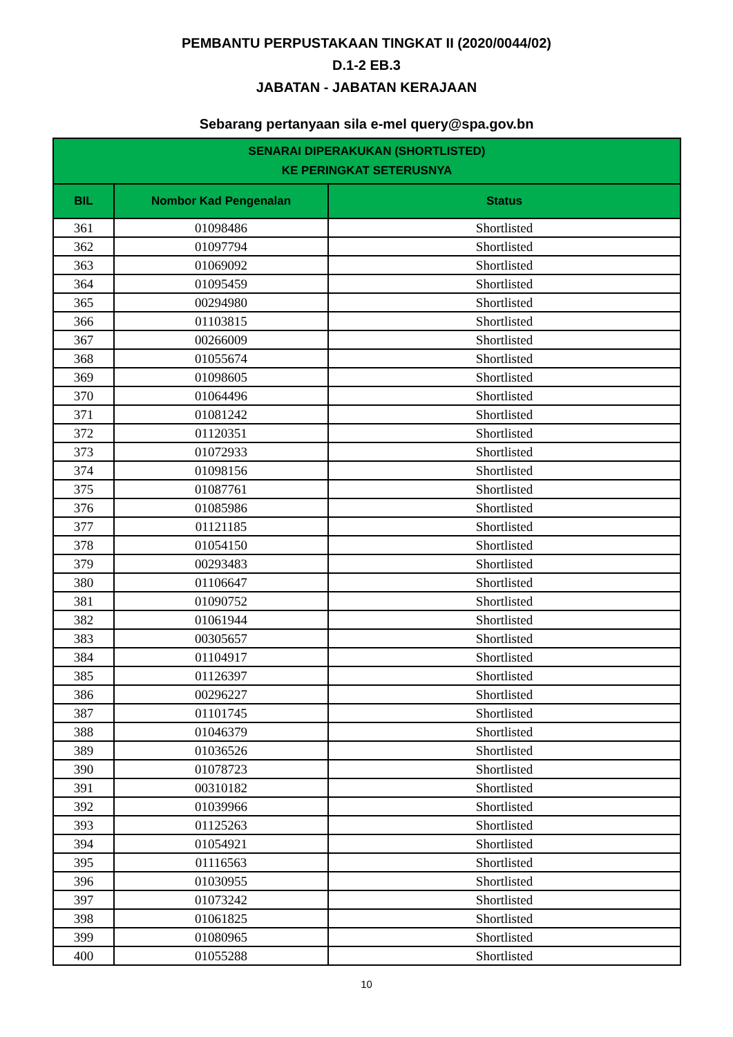PEMBANTU PERPUSTAKAAN TINGKAT II (2020/0044/02)
D.1-2 EB.3
JABATAN - JABATAN KERAJAAN
Sebarang pertanyaan sila e-mel query@spa.gov.bn
| SENARAI DIPERAKUKAN (SHORTLISTED) KE PERINGKAT SETERUSNYA | | |
| --- | --- | --- |
| BIL | Nombor Kad Pengenalan | Status |
| 361 | 01098486 | Shortlisted |
| 362 | 01097794 | Shortlisted |
| 363 | 01069092 | Shortlisted |
| 364 | 01095459 | Shortlisted |
| 365 | 00294980 | Shortlisted |
| 366 | 01103815 | Shortlisted |
| 367 | 00266009 | Shortlisted |
| 368 | 01055674 | Shortlisted |
| 369 | 01098605 | Shortlisted |
| 370 | 01064496 | Shortlisted |
| 371 | 01081242 | Shortlisted |
| 372 | 01120351 | Shortlisted |
| 373 | 01072933 | Shortlisted |
| 374 | 01098156 | Shortlisted |
| 375 | 01087761 | Shortlisted |
| 376 | 01085986 | Shortlisted |
| 377 | 01121185 | Shortlisted |
| 378 | 01054150 | Shortlisted |
| 379 | 00293483 | Shortlisted |
| 380 | 01106647 | Shortlisted |
| 381 | 01090752 | Shortlisted |
| 382 | 01061944 | Shortlisted |
| 383 | 00305657 | Shortlisted |
| 384 | 01104917 | Shortlisted |
| 385 | 01126397 | Shortlisted |
| 386 | 00296227 | Shortlisted |
| 387 | 01101745 | Shortlisted |
| 388 | 01046379 | Shortlisted |
| 389 | 01036526 | Shortlisted |
| 390 | 01078723 | Shortlisted |
| 391 | 00310182 | Shortlisted |
| 392 | 01039966 | Shortlisted |
| 393 | 01125263 | Shortlisted |
| 394 | 01054921 | Shortlisted |
| 395 | 01116563 | Shortlisted |
| 396 | 01030955 | Shortlisted |
| 397 | 01073242 | Shortlisted |
| 398 | 01061825 | Shortlisted |
| 399 | 01080965 | Shortlisted |
| 400 | 01055288 | Shortlisted |
10